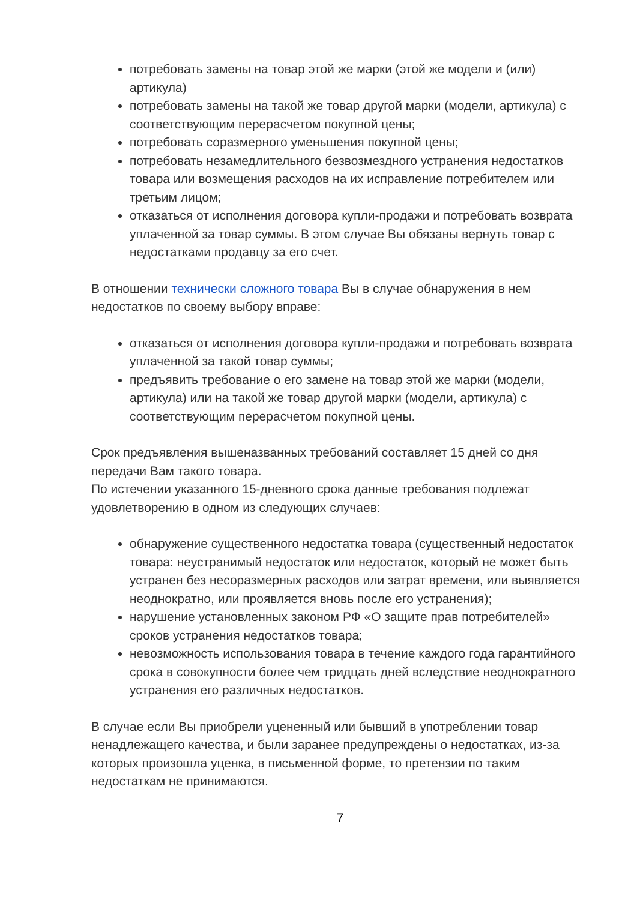потребовать замены на товар этой же марки (этой же модели и (или) артикула)
потребовать замены на такой же товар другой марки (модели, артикула) с соответствующим перерасчетом покупной цены;
потребовать соразмерного уменьшения покупной цены;
потребовать незамедлительного безвозмездного устранения недостатков товара или возмещения расходов на их исправление потребителем или третьим лицом;
отказаться от исполнения договора купли-продажи и потребовать возврата уплаченной за товар суммы. В этом случае Вы обязаны вернуть товар с недостатками продавцу за его счет.
В отношении технически сложного товара Вы в случае обнаружения в нем недостатков по своему выбору вправе:
отказаться от исполнения договора купли-продажи и потребовать возврата уплаченной за такой товар суммы;
предъявить требование о его замене на товар этой же марки (модели, артикула) или на такой же товар другой марки (модели, артикула) с соответствующим перерасчетом покупной цены.
Срок предъявления вышеназванных требований составляет 15 дней со дня передачи Вам такого товара.
По истечении указанного 15-дневного срока данные требования подлежат удовлетворению в одном из следующих случаев:
обнаружение существенного недостатка товара (существенный недостаток товара: неустранимый недостаток или недостаток, который не может быть устранен без несоразмерных расходов или затрат времени, или выявляется неоднократно, или проявляется вновь после его устранения);
нарушение установленных законом РФ «О защите прав потребителей» сроков устранения недостатков товара;
невозможность использования товара в течение каждого года гарантийного срока в совокупности более чем тридцать дней вследствие неоднократного устранения его различных недостатков.
В случае если Вы приобрели уцененный или бывший в употреблении товар ненадлежащего качества, и были заранее предупреждены о недостатках, из-за которых произошла уценка, в письменной форме, то претензии по таким недостаткам не принимаются.
7